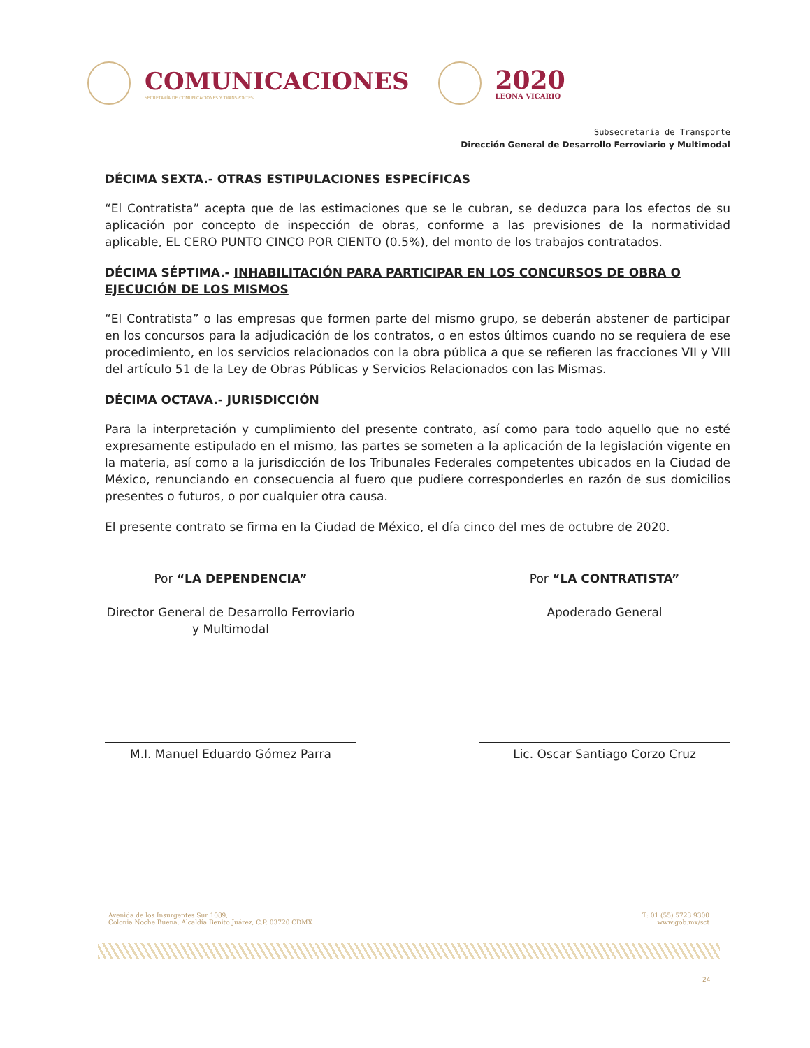COMUNICACIONES
SECRETARÍA DE COMUNICACIONES Y TRANSPORTES
2020
LEONA VICARIO
Subsecretaría de Transporte
Dirección General de Desarrollo Ferroviario y Multimodal
DÉCIMA SEXTA.- OTRAS ESTIPULACIONES ESPECÍFICAS
“El Contratista” acepta que de las estimaciones que se le cubran, se deduzca para los efectos de su aplicación por concepto de inspección de obras, conforme a las previsiones de la normatividad aplicable, EL CERO PUNTO CINCO POR CIENTO (0.5%), del monto de los trabajos contratados.
DÉCIMA SÉPTIMA.- INHABILITACIÓN PARA PARTICIPAR EN LOS CONCURSOS DE OBRA O EJECUCIÓN DE LOS MISMOS
“El Contratista” o las empresas que formen parte del mismo grupo, se deberán abstener de participar en los concursos para la adjudicación de los contratos, o en estos últimos cuando no se requiera de ese procedimiento, en los servicios relacionados con la obra pública a que se refieren las fracciones VII y VIII del artículo 51 de la Ley de Obras Públicas y Servicios Relacionados con las Mismas.
DÉCIMA OCTAVA.- JURISDICCIÓN
Para la interpretación y cumplimiento del presente contrato, así como para todo aquello que no esté expresamente estipulado en el mismo, las partes se someten a la aplicación de la legislación vigente en la materia, así como a la jurisdicción de los Tribunales Federales competentes ubicados en la Ciudad de México, renunciando en consecuencia al fuero que pudiere corresponderles en razón de sus domicilios presentes o futuros, o por cualquier otra causa.
El presente contrato se firma en la Ciudad de México, el día cinco del mes de octubre de 2020.
Por “LA DEPENDENCIA”
Director General de Desarrollo Ferroviario y Multimodal
M.I. Manuel Eduardo Gómez Parra
Por “LA CONTRATISTA”
Apoderado General
Lic. Oscar Santiago Corzo Cruz
Avenida de los Insurgentes Sur 1089,
Colonia Noche Buena, Alcaldía Benito Juárez, C.P. 03720 CDMX
T: 01 (55) 5723 9300
www.gob.mx/sct
24